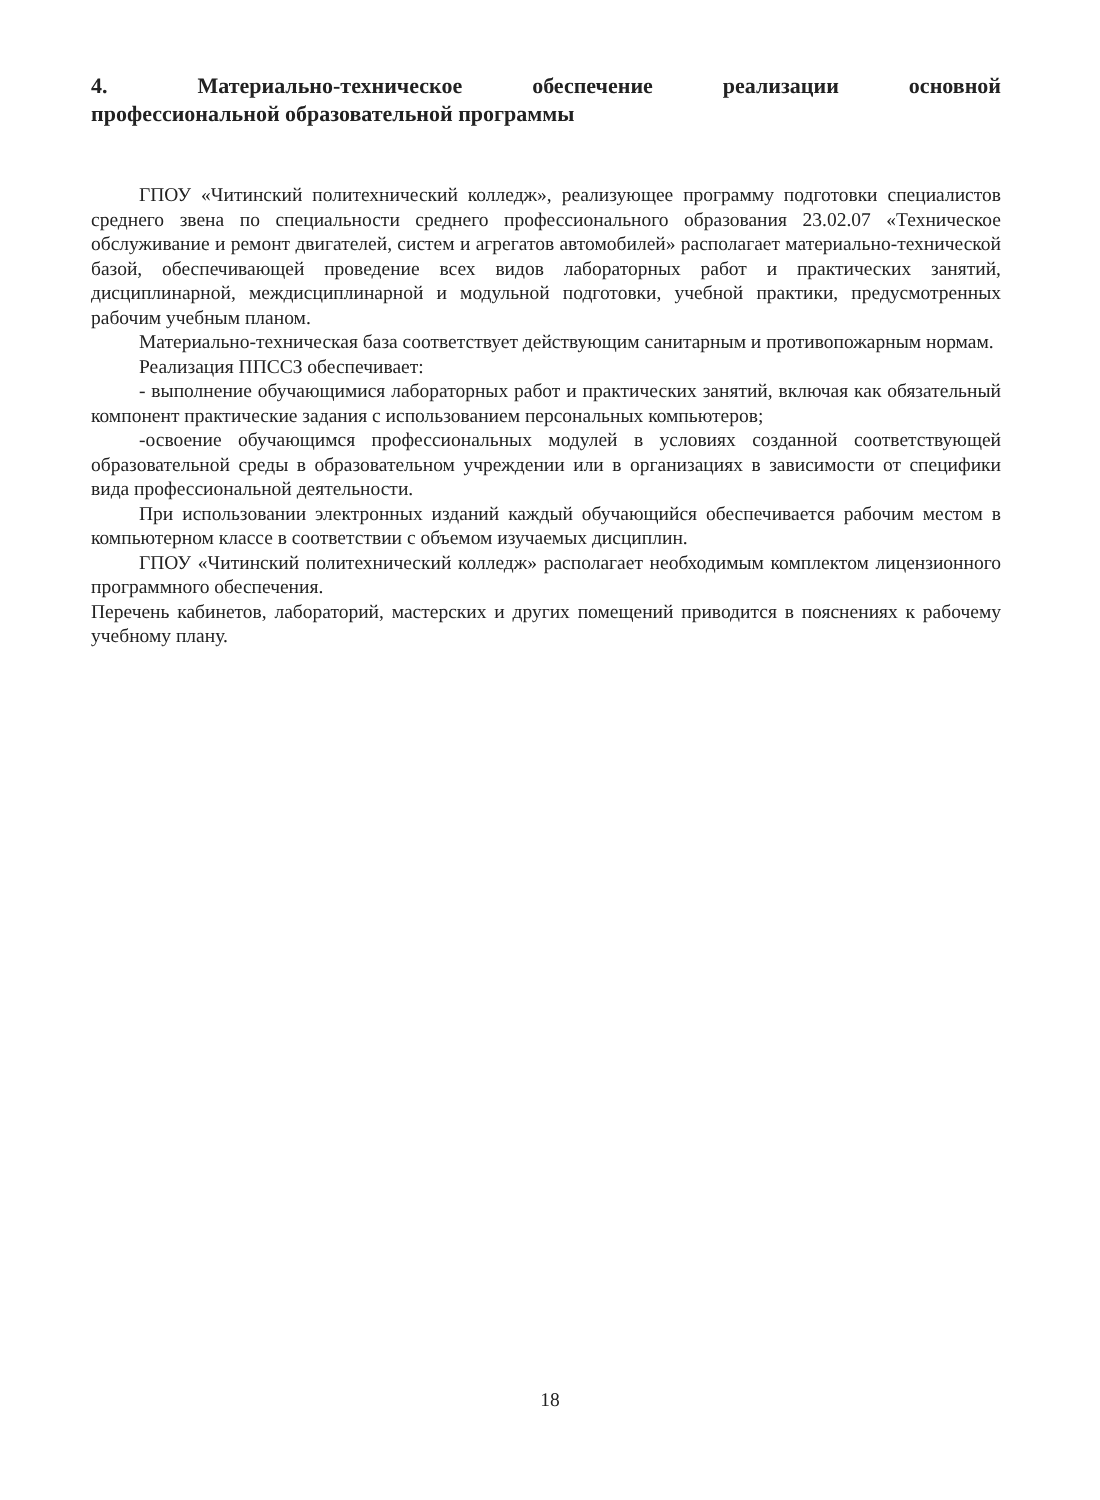4. Материально-техническое обеспечение реализации основной профессиональной образовательной программы
ГПОУ «Читинский политехнический колледж», реализующее программу подготовки специалистов среднего звена по специальности среднего профессионального образования 23.02.07 «Техническое обслуживание и ремонт двигателей, систем и агрегатов автомобилей» располагает материально-технической базой, обеспечивающей проведение всех видов лабораторных работ и практических занятий, дисциплинарной, междисциплинарной и модульной подготовки, учебной практики, предусмотренных рабочим учебным планом.
Материально-техническая база соответствует действующим санитарным и противопожарным нормам.
Реализация ППССЗ обеспечивает:
- выполнение обучающимися лабораторных работ и практических занятий, включая как обязательный компонент практические задания с использованием персональных компьютеров;
-освоение обучающимся профессиональных модулей в условиях созданной соответствующей образовательной среды в образовательном учреждении или в организациях в зависимости от специфики вида профессиональной деятельности.
При использовании электронных изданий каждый обучающийся обеспечивается рабочим местом в компьютерном классе в соответствии с объемом изучаемых дисциплин.
ГПОУ «Читинский политехнический колледж» располагает необходимым комплектом лицензионного программного обеспечения.
Перечень кабинетов, лабораторий, мастерских и других помещений приводится в пояснениях к рабочему учебному плану.
18